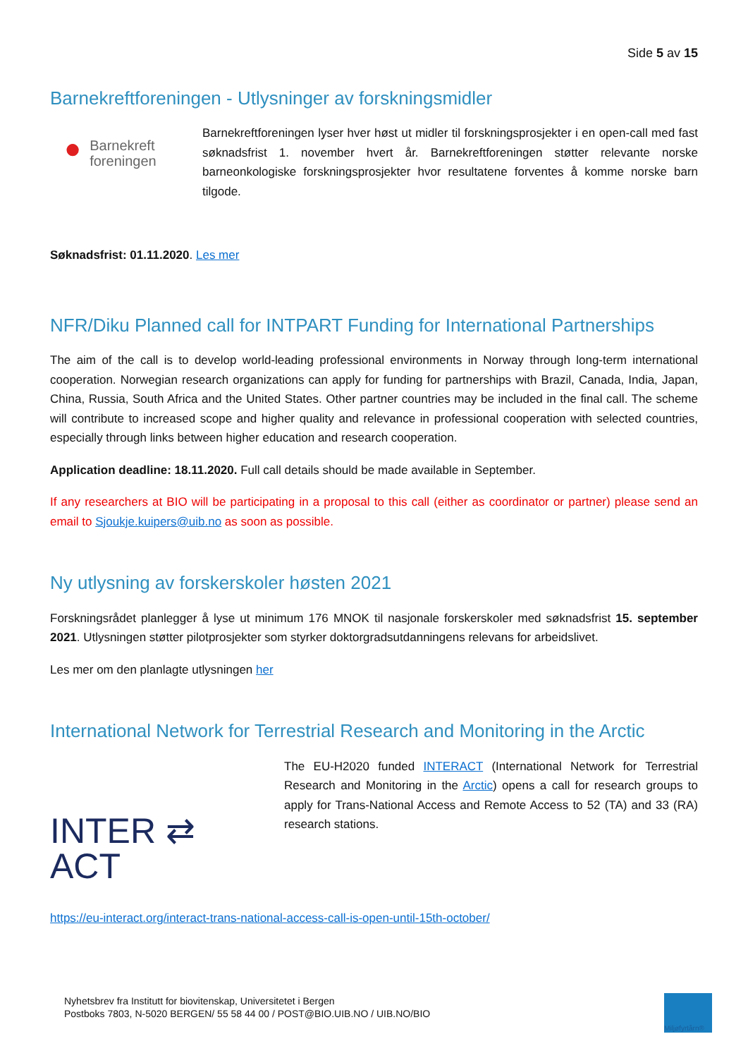Side 5 av 15
Barnekreftforeningen - Utlysninger av forskningsmidler
● Barnekreft
foreningen
Barnekreftforeningen lyser hver høst ut midler til forskningsprosjekter i en open-call med fast søknadsfrist 1. november hvert år. Barnekreftforeningen støtter relevante norske barneonkologiske forskningsprosjekter hvor resultatene forventes å komme norske barn tilgode.
Søknadsfrist: 01.11.2020. Les mer
NFR/Diku Planned call for INTPART Funding for International Partnerships
The aim of the call is to develop world-leading professional environments in Norway through long-term international cooperation. Norwegian research organizations can apply for funding for partnerships with Brazil, Canada, India, Japan, China, Russia, South Africa and the United States. Other partner countries may be included in the final call. The scheme will contribute to increased scope and higher quality and relevance in professional cooperation with selected countries, especially through links between higher education and research cooperation.
Application deadline: 18.11.2020. Full call details should be made available in September.
If any researchers at BIO will be participating in a proposal to this call (either as coordinator or partner) please send an email to Sjoukje.kuipers@uib.no as soon as possible.
Ny utlysning av forskerskoler høsten 2021
Forskningsrådet planlegger å lyse ut minimum 176 MNOK til nasjonale forskerskoler med søknadsfrist 15. september 2021. Utlysningen støtter pilotprosjekter som styrker doktorgradsutdanningens relevans for arbeidslivet.
Les mer om den planlagte utlysningen her
International Network for Terrestrial Research and Monitoring in the Arctic
INTER ⇄ ACT
The EU-H2020 funded INTERACT (International Network for Terrestrial Research and Monitoring in the Arctic) opens a call for research groups to apply for Trans-National Access and Remote Access to 52 (TA) and 33 (RA) research stations.
https://eu-interact.org/interact-trans-national-access-call-is-open-until-15th-october/
Nyhetsbrev fra Institutt for biovitenskap, Universitetet i Bergen
Postboks 7803, N-5020 BERGEN/ 55 58 44 00 / POST@BIO.UIB.NO / UIB.NO/BIO
Miljøfyrtårn®